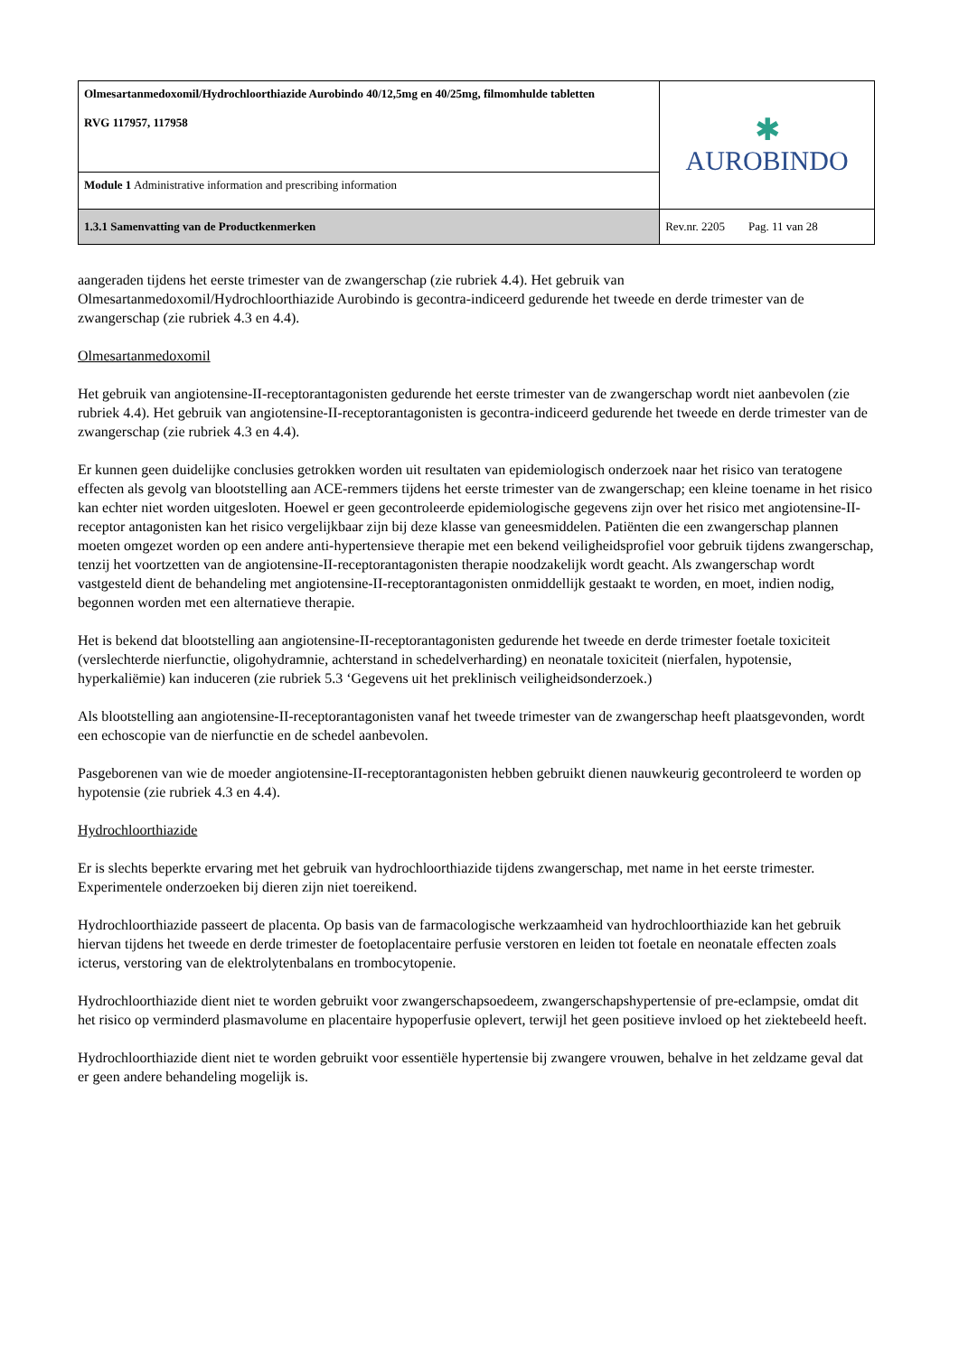| Olmesartanmedoxomil/Hydrochloorthiazide Aurobindo 40/12,5mg en 40/25mg, filmomhulde tabletten RVG 117957, 117958 | ✱ AUROBINDO |
| Module 1 Administrative information and prescribing information | |
| 1.3.1 Samenvatting van de Productkenmerken | Rev.nr. 2205 Pag. 11 van 28 |
aangeraden tijdens het eerste trimester van de zwangerschap (zie rubriek 4.4). Het gebruik van Olmesartanmedoxomil/Hydrochloorthiazide Aurobindo is gecontra-indiceerd gedurende het tweede en derde trimester van de zwangerschap (zie rubriek 4.3 en 4.4).
Olmesartanmedoxomil
Het gebruik van angiotensine-II-receptorantagonisten gedurende het eerste trimester van de zwangerschap wordt niet aanbevolen (zie rubriek 4.4). Het gebruik van angiotensine-II-receptorantagonisten is gecontra-indiceerd gedurende het tweede en derde trimester van de zwangerschap (zie rubriek 4.3 en 4.4).
Er kunnen geen duidelijke conclusies getrokken worden uit resultaten van epidemiologisch onderzoek naar het risico van teratogene effecten als gevolg van blootstelling aan ACE-remmers tijdens het eerste trimester van de zwangerschap; een kleine toename in het risico kan echter niet worden uitgesloten. Hoewel er geen gecontroleerde epidemiologische gegevens zijn over het risico met angiotensine-II-receptor antagonisten kan het risico vergelijkbaar zijn bij deze klasse van geneesmiddelen. Patiënten die een zwangerschap plannen moeten omgezet worden op een andere anti-hypertensieve therapie met een bekend veiligheidsprofiel voor gebruik tijdens zwangerschap, tenzij het voortzetten van de angiotensine-II-receptorantagonisten therapie noodzakelijk wordt geacht. Als zwangerschap wordt vastgesteld dient de behandeling met angiotensine-II-receptorantagonisten onmiddellijk gestaakt te worden, en moet, indien nodig, begonnen worden met een alternatieve therapie.
Het is bekend dat blootstelling aan angiotensine-II-receptorantagonisten gedurende het tweede en derde trimester foetale toxiciteit (verslechterde nierfunctie, oligohydramnie, achterstand in schedelverharding) en neonatale toxiciteit (nierfalen, hypotensie, hyperkaliëmie) kan induceren (zie rubriek 5.3 ‘Gegevens uit het preklinisch veiligheidsonderzoek.)
Als blootstelling aan angiotensine-II-receptorantagonisten vanaf het tweede trimester van de zwangerschap heeft plaatsgevonden, wordt een echoscopie van de nierfunctie en de schedel aanbevolen.
Pasgeborenen van wie de moeder angiotensine-II-receptorantagonisten hebben gebruikt dienen nauwkeurig gecontroleerd te worden op hypotensie (zie rubriek 4.3 en 4.4).
Hydrochloorthiazide
Er is slechts beperkte ervaring met het gebruik van hydrochloorthiazide tijdens zwangerschap, met name in het eerste trimester. Experimentele onderzoeken bij dieren zijn niet toereikend.
Hydrochloorthiazide passeert de placenta. Op basis van de farmacologische werkzaamheid van hydrochloorthiazide kan het gebruik hiervan tijdens het tweede en derde trimester de foetoplacentaire perfusie verstoren en leiden tot foetale en neonatale effecten zoals icterus, verstoring van de elektrolytenbalans en trombocytopenie.
Hydrochloorthiazide dient niet te worden gebruikt voor zwangerschapsoedeem, zwangerschapshypertensie of pre-eclampsie, omdat dit het risico op verminderd plasmavolume en placentaire hypoperfusie oplevert, terwijl het geen positieve invloed op het ziektebeeld heeft.
Hydrochloorthiazide dient niet te worden gebruikt voor essentiële hypertensie bij zwangere vrouwen, behalve in het zeldzame geval dat er geen andere behandeling mogelijk is.